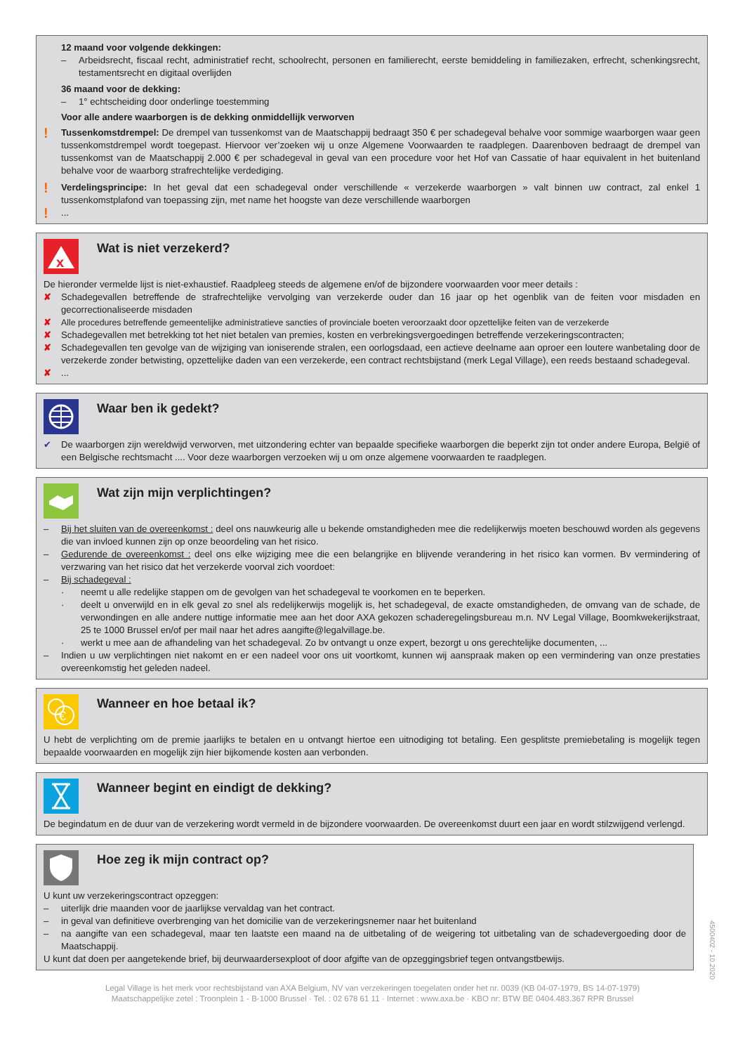12 maand voor volgende dekkingen:
– Arbeidsrecht, fiscaal recht, administratief recht, schoolrecht, personen en familierecht, eerste bemiddeling in familiezaken, erfrecht, schenkingsrecht, testamentsrecht en digitaal overlijden
36 maand voor de dekking:
– 1° echtscheiding door onderlinge toestemming
Voor alle andere waarborgen is de dekking onmiddellijk verworven
!
Tussenkomstdrempel: De drempel van tussenkomst van de Maatschappij bedraagt 350 € per schadegeval behalve voor sommige waarborgen waar geen tussenkomstdrempel wordt toegepast. Hiervoor ver’zoeken wij u onze Algemene Voorwaarden te raadplegen. Daarenboven bedraagt de drempel van tussenkomst van de Maatschappij 2.000 € per schadegeval in geval van een procedure voor het Hof van Cassatie of haar equivalent in het buitenland behalve voor de waarborg strafrechtelijke verdediging.
!
Verdelingsprincipe: In het geval dat een schadegeval onder verschillende « verzekerde waarborgen » valt binnen uw contract, zal enkel 1 tussenkomstplafond van toepassing zijn, met name het hoogste van deze verschillende waarborgen
!
...
x
Wat is niet verzekerd?
De hieronder vermelde lijst is niet-exhaustief. Raadpleeg steeds de algemene en/of de bijzondere voorwaarden voor meer details :
✘ Schadegevallen betreffende de strafrechtelijke vervolging van verzekerde ouder dan 16 jaar op het ogenblik van de feiten voor misdaden en gecorrectionaliseerde misdaden
✘ Alle procedures betreffende gemeentelijke administratieve sancties of provinciale boeten veroorzaakt door opzettelijke feiten van de verzekerde
✘ Schadegevallen met betrekking tot het niet betalen van premies, kosten en verbrekingsvergoedingen betreffende verzekeringscontracten;
✘ Schadegevallen ten gevolge van de wijziging van ioniserende stralen, een oorlogsdaad, een actieve deelname aan oproer een loutere wanbetaling door de verzekerde zonder betwisting, opzettelijke daden van een verzekerde, een contract rechtsbijstand (merk Legal Village), een reeds bestaand schadegeval.
✘ ...
Waar ben ik gedekt?
✔ De waarborgen zijn wereldwijd verworven, met uitzondering echter van bepaalde specifieke waarborgen die beperkt zijn tot onder andere Europa, België of een Belgische rechtsmacht .... Voor deze waarborgen verzoeken wij u om onze algemene voorwaarden te raadplegen.
Wat zijn mijn verplichtingen?
– Bij het sluiten van de overeenkomst : deel ons nauwkeurig alle u bekende omstandigheden mee die redelijkerwijs moeten beschouwd worden als gegevens die van invloed kunnen zijn op onze beoordeling van het risico.
– Gedurende de overeenkomst : deel ons elke wijziging mee die een belangrijke en blijvende verandering in het risico kan vormen. Bv vermindering of verzwaring van het risico dat het verzekerde voorval zich voordoet:
– Bij schadegeval :
· neemt u alle redelijke stappen om de gevolgen van het schadegeval te voorkomen en te beperken.
· deelt u onverwijld en in elk geval zo snel als redelijkerwijs mogelijk is, het schadegeval, de exacte omstandigheden, de omvang van de schade, de verwondingen en alle andere nuttige informatie mee aan het door AXA gekozen schaderegelingsbureau m.n. NV Legal Village, Boomkwekerijkstraat, 25 te 1000 Brussel en/of per mail naar het adres aangifte@legalvillage.be.
· werkt u mee aan de afhandeling van het schadegeval. Zo bv ontvangt u onze expert, bezorgt u ons gerechtelijke documenten, ...
– Indien u uw verplichtingen niet nakomt en er een nadeel voor ons uit voortkomt, kunnen wij aanspraak maken op een vermindering van onze prestaties overeenkomstig het geleden nadeel.
€
Wanneer en hoe betaal ik?
U hebt de verplichting om de premie jaarlijks te betalen en u ontvangt hiertoe een uitnodiging tot betaling. Een gesplitste premiebetaling is mogelijk tegen bepaalde voorwaarden en mogelijk zijn hier bijkomende kosten aan verbonden.
Wanneer begint en eindigt de dekking?
De begindatum en de duur van de verzekering wordt vermeld in de bijzondere voorwaarden. De overeenkomst duurt een jaar en wordt stilzwijgend verlengd.
Hoe zeg ik mijn contract op?
U kunt uw verzekeringscontract opzeggen:
– uiterlijk drie maanden voor de jaarlijkse vervaldag van het contract.
– in geval van definitieve overbrenging van het domicilie van de verzekeringsnemer naar het buitenland
– na aangifte van een schadegeval, maar ten laatste een maand na de uitbetaling of de weigering tot uitbetaling van de schadevergoeding door de Maatschappij.
U kunt dat doen per aangetekende brief, bij deurwaardersexploot of door afgifte van de opzeggingsbrief tegen ontvangstbewijs.
4500402 - 10.2020
Legal Village is het merk voor rechtsbijstand van AXA Belgium, NV van verzekeringen toegelaten onder het nr. 0039 (KB 04-07-1979, BS 14-07-1979)
Maatschappelijke zetel : Troonplein 1 - B-1000 Brussel · Tel. : 02 678 61 11 · Internet : www.axa.be · KBO nr: BTW BE 0404.483.367 RPR Brussel